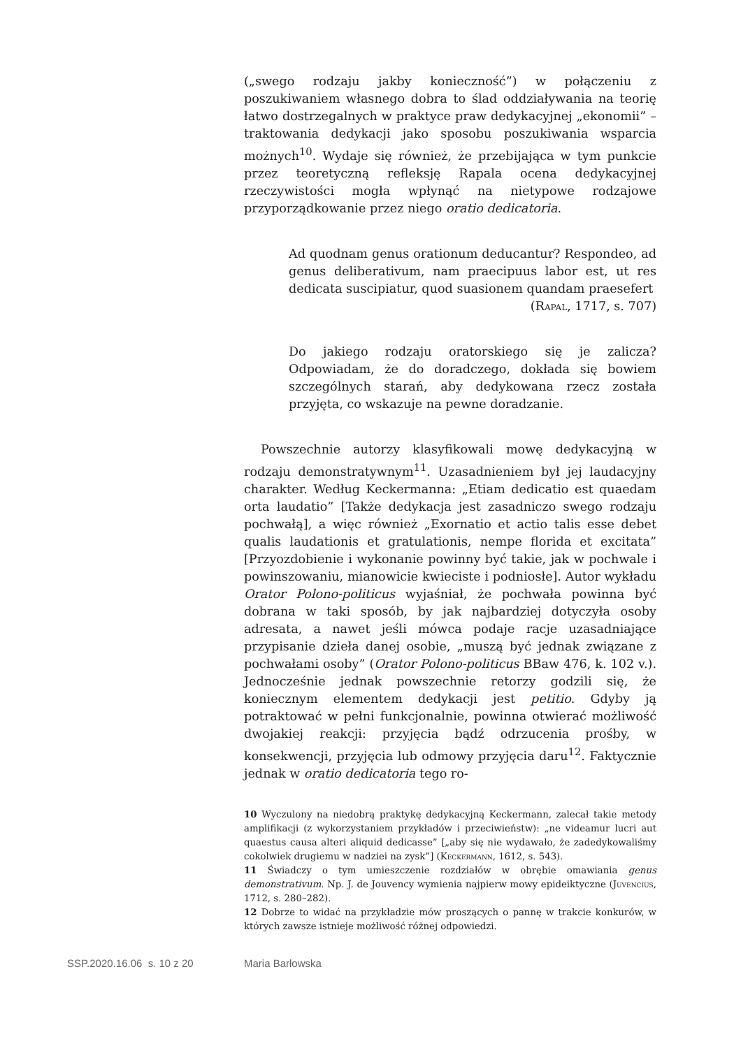(„swego rodzaju jakby konieczność”) w połączeniu z poszukiwaniem własnego dobra to ślad oddziaływania na teorię łatwo dostrzegalnych w praktyce praw dedykacyjnej „ekonomii” – traktowania dedykacji jako sposobu poszukiwania wsparcia możnych<sup>10</sup>. Wydaje się również, że przebijająca w tym punkcie przez teoretyczną refleksję Rapala ocena dedykacyjnej rzeczywistości mogła wpłynąć na nietypowe rodzajowe przyporządkowanie przez niego oratio dedicatoria.
Ad quodnam genus orationum deducantur? Respondeo, ad genus deliberativum, nam praecipuus labor est, ut res dedicata suscipiatur, quod suasionem quandam praesefert
(Rapal, 1717, s. 707)
Do jakiego rodzaju oratorskiego się je zalicza? Odpowiadam, że do doradczego, dokłada się bowiem szczególnych starań, aby dedykowana rzecz została przyjęta, co wskazuje na pewne doradzanie.
Powszechnie autorzy klasyfikowali mowę dedykacyjną w rodzaju demonstratywnym<sup>11</sup>. Uzasadnieniem był jej laudacyjny charakter. Według Keckermanna: „Etiam dedicatio est quaedam orta laudatio” [Także dedykacja jest zasadniczo swego rodzaju pochwałą], a więc również „Exornatio et actio talis esse debet qualis laudationis et gratulationis, nempe florida et excitata” [Przyozdobienie i wykonanie powinny być takie, jak w pochwale i powinszowaniu, mianowicie kwieciste i podniosłe]. Autor wykładu Orator Polono-politicus wyjaśniał, że pochwała powinna być dobrana w taki sposób, by jak najbardziej dotyczyła osoby adresata, a nawet jeśli mówca podaje racje uzasadniające przypisanie dzieła danej osobie, „muszą być jednak związane z pochwałami osoby” (Orator Polono-politicus BBaw 476, k. 102 v.). Jednocześnie jednak powszechnie retorzy godzili się, że koniecznym elementem dedykacji jest petitio. Gdyby ją potraktować w pełni funkcjonalnie, powinna otwierać możliwość dwojakiej reakcji: przyjęcia bądź odrzucenia prośby, w konsekwencji, przyjęcia lub odmowy przyjęcia daru<sup>12</sup>. Faktycznie jednak w oratio dedicatoria tego ro-
10 Wyczulony na niedobrą praktykę dedykacyjną Keckermann, zalecał takie metody amplifikacji (z wykorzystaniem przykładów i przeciwieństw): „ne videamur lucri aut quaestus causa alteri aliquid dedicasse” [„aby się nie wydawało, że zadedykowaliśmy cokolwiek drugiemu w nadziei na zysk”] (Keckermann, 1612, s. 543).
11 Świadczy o tym umieszczenie rozdziałów w obrębie omawiania genus demonstrativum. Np. J. de Jouvency wymienia najpierw mowy epideiktyczne (Juvencius, 1712, s. 280–282).
12 Dobrze to widać na przykładzie mów proszących o pannę w trakcie konkurów, w których zawsze istnieje możliwość różnej odpowiedzi.
SSP.2020.16.06 s. 10 z 20 Maria Barłowska